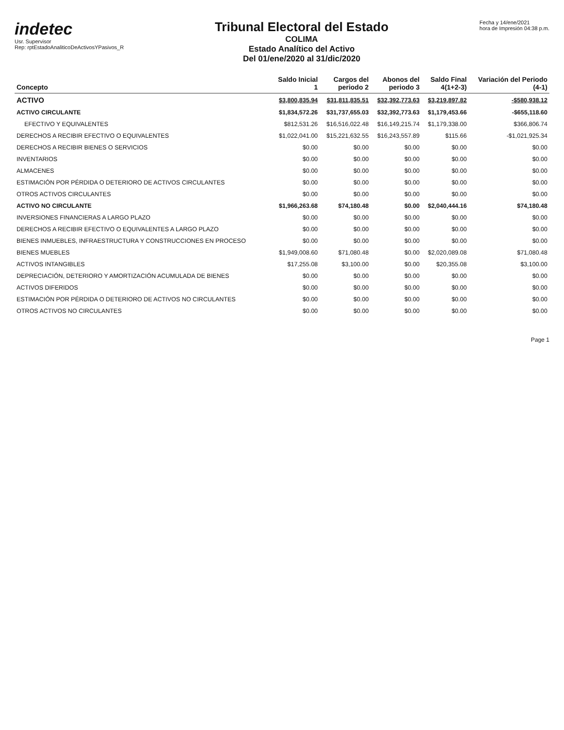indetec
Usr. Supervisor
Rep: rptEstadoAnaliticoDeActivosYPasivos_R
Tribunal Electoral del Estado
COLIMA
Estado Analítico del Activo
Del 01/ene/2020 al 31/dic/2020
Fecha y 14/ene/2021
hora de Impresión 04:38 p.m.
| Concepto | Saldo Inicial 1 | Cargos del periodo 2 | Abonos del periodo 3 | Saldo Final 4(1+2-3) | Variación del Periodo (4-1) |
| --- | --- | --- | --- | --- | --- |
| ACTIVO | $3,800,835.94 | $31,811,835.51 | $32,392,773.63 | $3,219,897.82 | -$580,938.12 |
| ACTIVO CIRCULANTE | $1,834,572.26 | $31,737,655.03 | $32,392,773.63 | $1,179,453.66 | -$655,118.60 |
| EFECTIVO Y EQUIVALENTES | $812,531.26 | $16,516,022.48 | $16,149,215.74 | $1,179,338.00 | $366,806.74 |
| DERECHOS A RECIBIR EFECTIVO O EQUIVALENTES | $1,022,041.00 | $15,221,632.55 | $16,243,557.89 | $115.66 | -$1,021,925.34 |
| DERECHOS A RECIBIR BIENES O SERVICIOS | $0.00 | $0.00 | $0.00 | $0.00 | $0.00 |
| INVENTARIOS | $0.00 | $0.00 | $0.00 | $0.00 | $0.00 |
| ALMACENES | $0.00 | $0.00 | $0.00 | $0.00 | $0.00 |
| ESTIMACIÓN POR PÉRDIDA O DETERIORO DE ACTIVOS CIRCULANTES | $0.00 | $0.00 | $0.00 | $0.00 | $0.00 |
| OTROS ACTIVOS CIRCULANTES | $0.00 | $0.00 | $0.00 | $0.00 | $0.00 |
| ACTIVO NO CIRCULANTE | $1,966,263.68 | $74,180.48 | $0.00 | $2,040,444.16 | $74,180.48 |
| INVERSIONES FINANCIERAS A LARGO PLAZO | $0.00 | $0.00 | $0.00 | $0.00 | $0.00 |
| DERECHOS A RECIBIR EFECTIVO O EQUIVALENTES A LARGO PLAZO | $0.00 | $0.00 | $0.00 | $0.00 | $0.00 |
| BIENES INMUEBLES, INFRAESTRUCTURA Y CONSTRUCCIONES EN PROCESO | $0.00 | $0.00 | $0.00 | $0.00 | $0.00 |
| BIENES MUEBLES | $1,949,008.60 | $71,080.48 | $0.00 | $2,020,089.08 | $71,080.48 |
| ACTIVOS INTANGIBLES | $17,255.08 | $3,100.00 | $0.00 | $20,355.08 | $3,100.00 |
| DEPRECIACIÓN, DETERIORO Y AMORTIZACIÓN ACUMULADA DE BIENES | $0.00 | $0.00 | $0.00 | $0.00 | $0.00 |
| ACTIVOS DIFERIDOS | $0.00 | $0.00 | $0.00 | $0.00 | $0.00 |
| ESTIMACIÓN POR PÉRDIDA O DETERIORO DE ACTIVOS NO CIRCULANTES | $0.00 | $0.00 | $0.00 | $0.00 | $0.00 |
| OTROS ACTIVOS NO CIRCULANTES | $0.00 | $0.00 | $0.00 | $0.00 | $0.00 |
Page 1